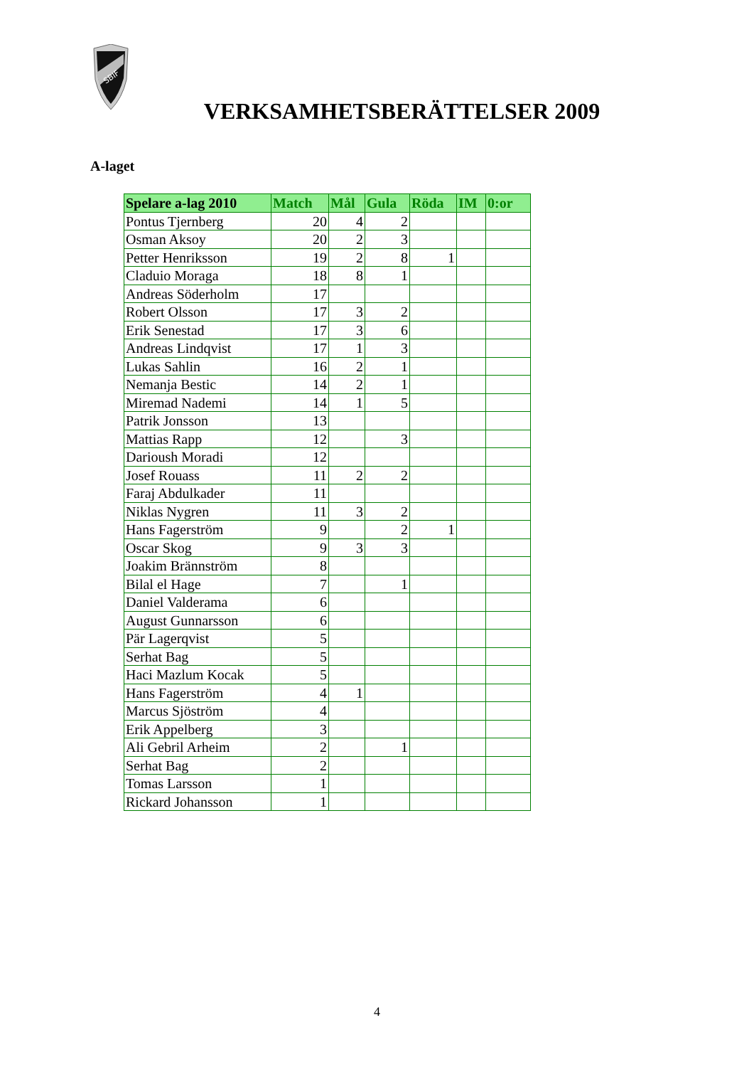SBIF
VERKSAMHETSBERÄTTELSER 2009
A-laget
| Spelare a-lag 2010 | Match | Mål | Gula | Röda | IM | 0:or |
| --- | --- | --- | --- | --- | --- | --- |
| Pontus Tjernberg | 20 | 4 | 2 | | | |
| Osman Aksoy | 20 | 2 | 3 | | | |
| Petter Henriksson | 19 | 2 | 8 | 1 | | |
| Claduio Moraga | 18 | 8 | 1 | | | |
| Andreas Söderholm | 17 | | | | | |
| Robert Olsson | 17 | 3 | 2 | | | |
| Erik Senestad | 17 | 3 | 6 | | | |
| Andreas Lindqvist | 17 | 1 | 3 | | | |
| Lukas Sahlin | 16 | 2 | 1 | | | |
| Nemanja Bestic | 14 | 2 | 1 | | | |
| Miremad Nademi | 14 | 1 | 5 | | | |
| Patrik Jonsson | 13 | | | | | |
| Mattias Rapp | 12 | | 3 | | | |
| Darioush Moradi | 12 | | | | | |
| Josef Rouass | 11 | 2 | 2 | | | |
| Faraj Abdulkader | 11 | | | | | |
| Niklas Nygren | 11 | 3 | 2 | | | |
| Hans Fagerström | 9 | | 2 | 1 | | |
| Oscar Skog | 9 | 3 | 3 | | | |
| Joakim Brännström | 8 | | | | | |
| Bilal el Hage | 7 | | 1 | | | |
| Daniel Valderama | 6 | | | | | |
| August Gunnarsson | 6 | | | | | |
| Pär Lagerqvist | 5 | | | | | |
| Serhat Bag | 5 | | | | | |
| Haci Mazlum Kocak | 5 | | | | | |
| Hans Fagerström | 4 | 1 | | | | |
| Marcus Sjöström | 4 | | | | | |
| Erik Appelberg | 3 | | | | | |
| Ali Gebril Arheim | 2 | | 1 | | | |
| Serhat Bag | 2 | | | | | |
| Tomas Larsson | 1 | | | | | |
| Rickard Johansson | 1 | | | | | |
4